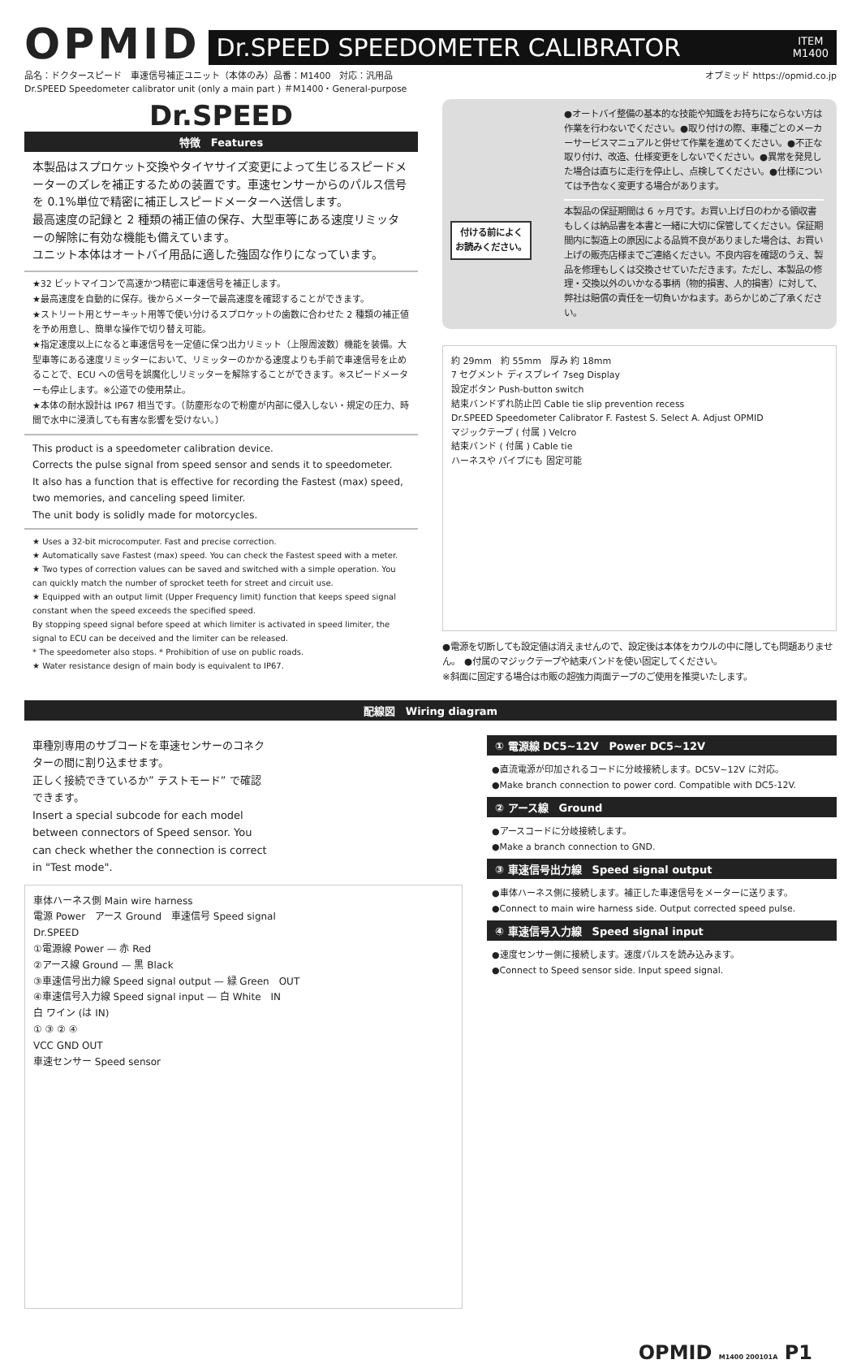OPMID
Dr.SPEED SPEEDOMETER CALIBRATOR ITEM
M1400
品名：ドクタースピード　車速信号補正ユニット（本体のみ）品番：M1400　対応：汎用品
Dr.SPEED Speedometer calibrator unit (only a main part ) ＃M1400・General-purpose
オプミッド https://opmid.co.jp
Dr.SPEED
特徴　Features
本製品はスプロケット交換やタイヤサイズ変更によって生じるスピードメーターのズレを補正するための装置です。車速センサーからのパルス信号を 0.1%単位で精密に補正しスピードメーターへ送信します。
最高速度の記録と 2 種類の補正値の保存、大型車等にある速度リミッターの解除に有効な機能も備えています。
ユニット本体はオートバイ用品に適した強固な作りになっています。
★32 ビットマイコンで高速かつ精密に車速信号を補正します。
★最高速度を自動的に保存。後からメーターで最高速度を確認することができます。
★ストリート用とサーキット用等で使い分けるスプロケットの歯数に合わせた 2 種類の補正値を予め用意し、簡単な操作で切り替え可能。
★指定速度以上になると車速信号を一定値に保つ出力リミット（上限周波数）機能を装備。大型車等にある速度リミッターにおいて、リミッターのかかる速度よりも手前で車速信号を止めることで、ECU への信号を誤魔化しリミッターを解除することができます。※スピードメーターも停止します。※公道での使用禁止。
★本体の耐水設計は IP67 相当です。（防塵形なので粉塵が内部に侵入しない・規定の圧力、時間で水中に浸漬しても有害な影響を受けない。）
This product is a speedometer calibration device.
Corrects the pulse signal from speed sensor and sends it to speedometer.
It also has a function that is effective for recording the Fastest (max) speed, two memories, and canceling speed limiter.
The unit body is solidly made for motorcycles.
★ Uses a 32-bit microcomputer. Fast and precise correction.
★ Automatically save Fastest (max) speed. You can check the Fastest speed with a meter.
★ Two types of correction values can be saved and switched with a simple operation. You can quickly match the number of sprocket teeth for street and circuit use.
★ Equipped with an output limit (Upper Frequency limit) function that keeps speed signal constant when the speed exceeds the specified speed.
By stopping speed signal before speed at which limiter is activated in speed limiter, the signal to ECU can be deceived and the limiter can be released.
* The speedometer also stops. * Prohibition of use on public roads.
★ Water resistance design of main body is equivalent to IP67.
付ける前によく
お読みください。
●オートバイ整備の基本的な技能や知識をお持ちにならない方は作業を行わないでください。●取り付けの際、車種ごとのメーカーサービスマニュアルと併せて作業を進めてください。●不正な取り付け、改造、仕様変更をしないでください。●異常を発見した場合は直ちに走行を停止し、点検してください。●仕様については予告なく変更する場合があります。
本製品の保証期間は 6 ヶ月です。お買い上げ日のわかる領収書もしくは納品書を本書と一緒に大切に保管してください。保証期間内に製造上の原因による品質不良がありました場合は、お買い上げの販売店様までご連絡ください。不良内容を確認のうえ、製品を修理もしくは交換させていただきます。ただし、本製品の修理・交換以外のいかなる事柄（物的損害、人的損害）に対して、弊社は賠償の責任を一切負いかねます。あらかじめご了承ください。
約 29mm　約 55mm　厚み 約 18mm
7 セグメント ディスプレイ 7seg Display
設定ボタン Push-button switch
結束バンドずれ防止凹 Cable tie slip prevention recess
Dr.SPEED Speedometer Calibrator F. Fastest S. Select A. Adjust OPMID
マジックテープ ( 付属 ) Velcro
結束バンド ( 付属 ) Cable tie
ハーネスや パイプにも 固定可能
●電源を切断しても設定値は消えませんので、設定後は本体をカウルの中に隠しても問題ありません。　●付属のマジックテープや結束バンドを使い固定してください。
※斜面に固定する場合は市販の超強力両面テープのご使用を推奨いたします。
配線図　Wiring diagram
車種別専用のサブコードを車速センサーのコネクターの間に割り込ませます。
正しく接続できているか” テストモード” で確認できます。
Insert a special subcode for each model between connectors of Speed sensor. You can check whether the connection is correct in "Test mode".
車体ハーネス側 Main wire harness
電源 Power　アース Ground　車速信号 Speed signal
Dr.SPEED
①電源線 Power — 赤 Red
②アース線 Ground — 黒 Black
③車速信号出力線 Speed signal output — 緑 Green　OUT
④車速信号入力線 Speed signal input — 白 White　IN
白 ワイン (は IN)
① ③ ② ④
VCC GND OUT
車速センサー Speed sensor
① 電源線 DC5~12V　Power DC5~12V
●直流電源が印加されるコードに分岐接続します。DC5V~12V に対応。
●Make branch connection to power cord. Compatible with DC5-12V.
② アース線　Ground
●アースコードに分岐接続します。
●Make a branch connection to GND.
③ 車速信号出力線　Speed signal output
●車体ハーネス側に接続します。補正した車速信号をメーターに送ります。
●Connect to main wire harness side. Output corrected speed pulse.
④ 車速信号入力線　Speed signal input
●速度センサー側に接続します。速度パルスを読み込みます。
●Connect to Speed sensor side. Input speed signal.
OPMID M1400 200101A P1